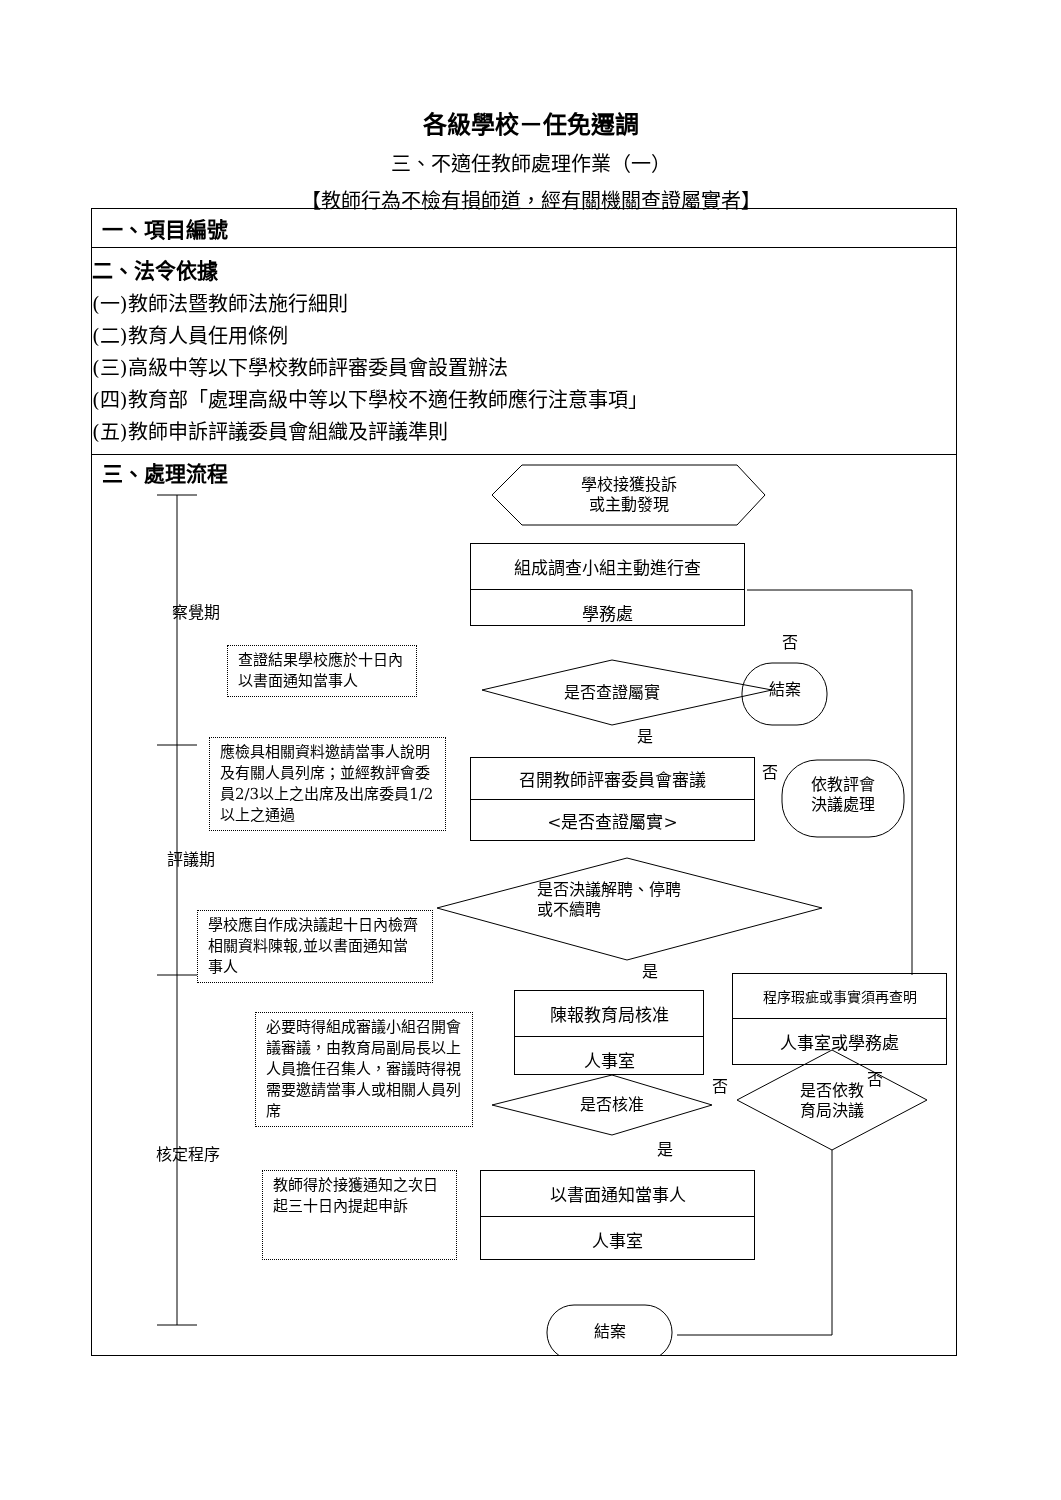各級學校－任免遷調
三、不適任教師處理作業（一）
【教師行為不檢有損師道，經有關機關查證屬實者】
| 一、項目編號 |
| 二、法令依據 (一)教師法暨教師法施行細則 (二)教育人員任用條例 (三)高級中等以下學校教師評審委員會設置辦法 (四)教育部「處理高級中等以下學校不適任教師應行注意事項」 (五)教師申訴評議委員會組織及評議準則 |
| 學校接獲投訴 或主動發現 組成調查小組主動進行查 學務處 是否查證屬實 結案 否 是 查證結果學校應於十日內以書面通知當事人 應檢具相關資料邀請當事人說明及有關人員列席；並經教評會委員2/3以上之出席及出席委員1/2以上之通過 召開教師評審委員會審議 <是否查證屬實> 否 依教評會 決議處理 察覺期 評議期 核定程序 是否決議解聘、停聘 或不續聘 學校應自作成決議起十日內檢齊相關資料陳報,並以書面通知當事人 是 陳報教育局核准 人事室 程序瑕疵或事實須再查明 人事室或學務處 否 必要時得組成審議小組召開會議審議，由教育局副局長以上人員擔任召集人，審議時得視需要邀請當事人或相關人員列席 是否核准 否 是否依教 育局決議 是 教師得於接獲通知之次日起三十日內提起申訴 以書面通知當事人 人事室 結案 三、處理流程 |